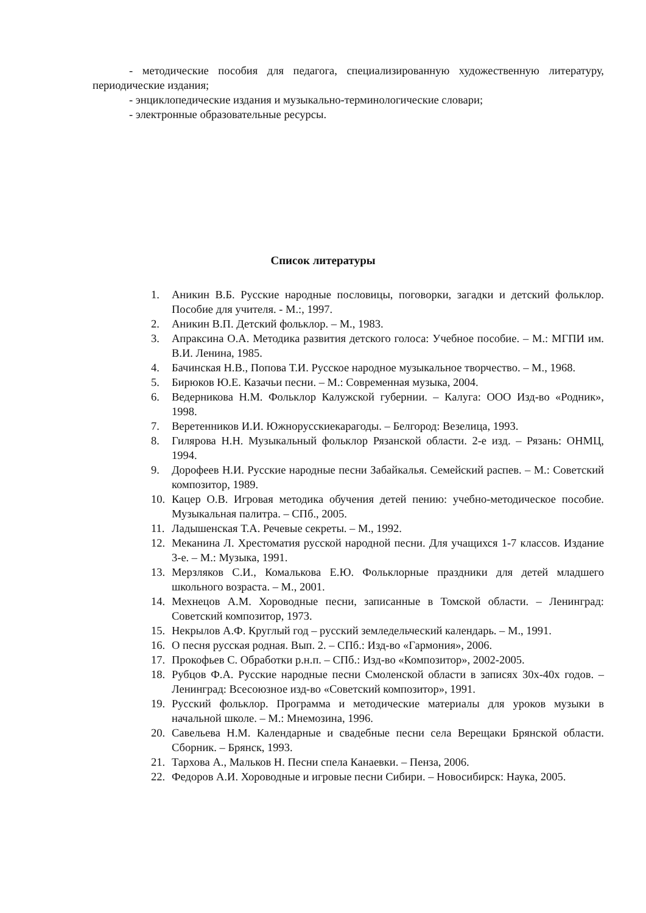- методические пособия для педагога, специализированную художественную литературу, периодические издания;
- энциклопедические издания и музыкально-терминологические словари;
- электронные образовательные ресурсы.
Список литературы
1. Аникин В.Б. Русские народные пословицы, поговорки, загадки и детский фольклор. Пособие для учителя. - М.:, 1997.
2. Аникин В.П. Детский фольклор. – М., 1983.
3. Апраксина О.А. Методика развития детского голоса: Учебное пособие. – М.: МГПИ им. В.И. Ленина, 1985.
4. Бачинская Н.В., Попова Т.И. Русское народное музыкальное творчество. – М., 1968.
5. Бирюков Ю.Е. Казачьи песни. – М.: Современная музыка, 2004.
6. Ведерникова Н.М. Фольклор Калужской губернии. – Калуга: ООО Изд-во «Родник», 1998.
7. Веретенников И.И. Южнорусскиекарагоды. – Белгород: Везелица, 1993.
8. Гилярова Н.Н. Музыкальный фольклор Рязанской области. 2-е изд. – Рязань: ОНМЦ, 1994.
9. Дорофеев Н.И. Русские народные песни Забайкалья. Семейский распев. – М.: Советский композитор, 1989.
10. Кацер О.В. Игровая методика обучения детей пению: учебно-методическое пособие. Музыкальная палитра. – СПб., 2005.
11. Ладышенская Т.А. Речевые секреты. – М., 1992.
12. Меканина Л. Хрестоматия русской народной песни. Для учащихся 1-7 классов. Издание 3-е. – М.: Музыка, 1991.
13. Мерзляков С.И., Комалькова Е.Ю. Фольклорные праздники для детей младшего школьного возраста. – М., 2001.
14. Мехнецов А.М. Хороводные песни, записанные в Томской области. – Ленинград: Советский композитор, 1973.
15. Некрылов А.Ф. Круглый год – русский земледельческий календарь. – М., 1991.
16. О песня русская родная. Вып. 2. – СПб.: Изд-во «Гармония», 2006.
17. Прокофьев С. Обработки р.н.п. – СПб.: Изд-во «Композитор», 2002-2005.
18. Рубцов Ф.А. Русские народные песни Смоленской области в записях 30х-40х годов. – Ленинград: Всесоюзное изд-во «Советский композитор», 1991.
19. Русский фольклор. Программа и методические материалы для уроков музыки в начальной школе. – М.: Мнемозина, 1996.
20. Савельева Н.М. Календарные и свадебные песни села Верещаки Брянской области. Сборник. – Брянск, 1993.
21. Тархова А., Мальков Н. Песни спела Канаевки. – Пенза, 2006.
22. Федоров А.И. Хороводные и игровые песни Сибири. – Новосибирск: Наука, 2005.